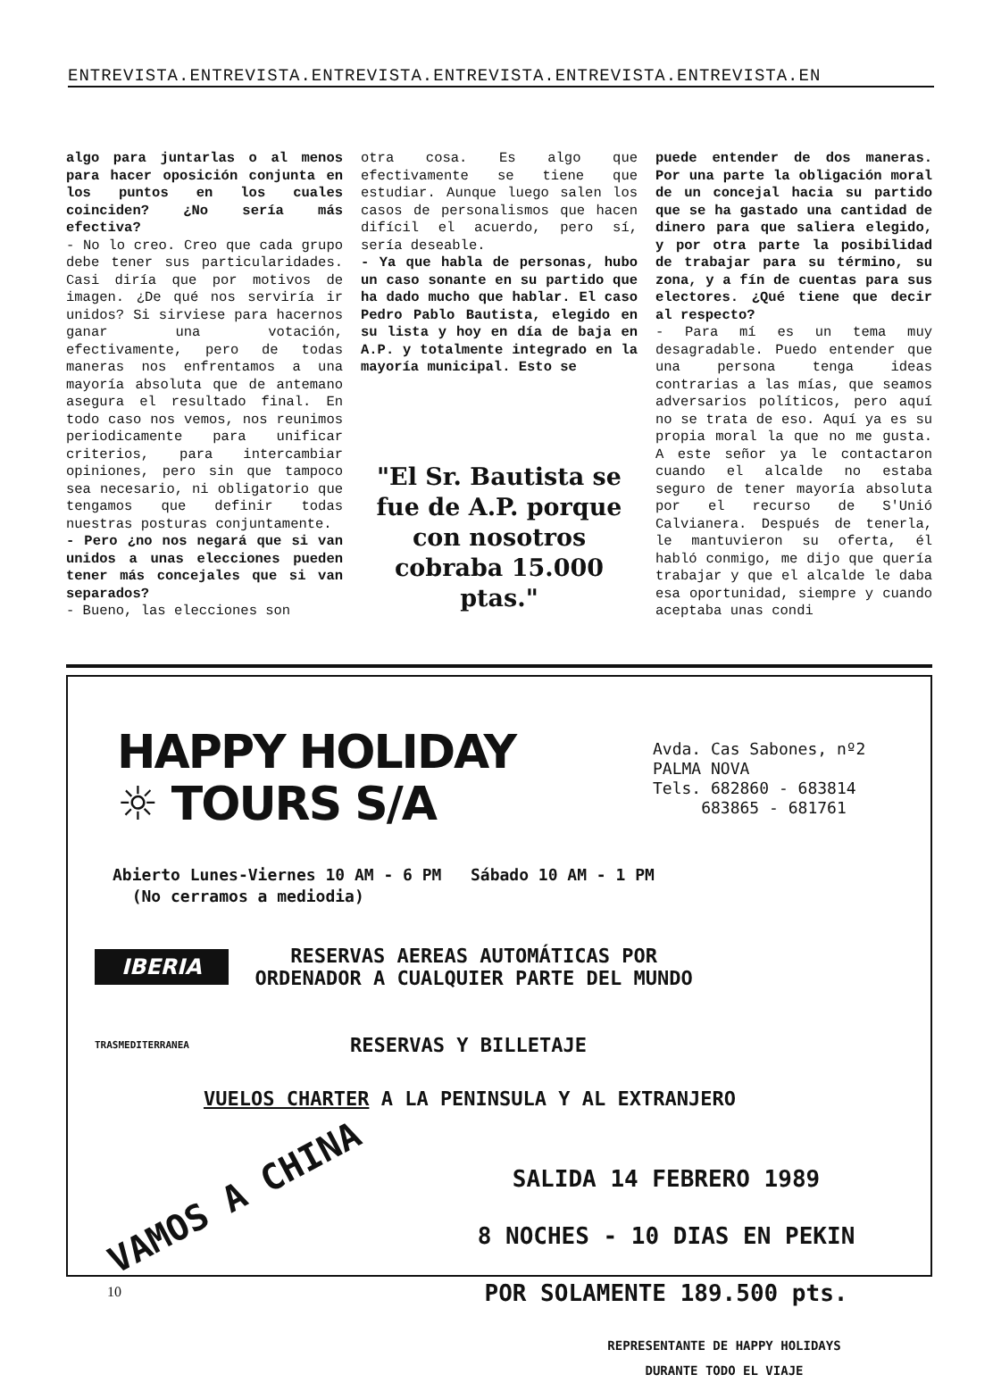ENTREVISTA.ENTREVISTA.ENTREVISTA.ENTREVISTA.ENTREVISTA.ENTREVISTA.EN
algo para juntarlas o al menos para hacer oposición conjunta en los puntos en los cuales coinciden? ¿No sería más efectiva?
- No lo creo. Creo que cada grupo debe tener sus particularidades. Casi diría que por motivos de imagen. ¿De qué nos serviría ir unidos? Si sirviese para hacernos ganar una votación, efectivamente, pero de todas maneras nos enfrentamos a una mayoría absoluta que de antemano asegura el resultado final. En todo caso nos vemos, nos reunimos periodicamente para unificar criterios, para intercambiar opiniones, pero sin que tampoco sea necesario, ni obligatorio que tengamos que definir todas nuestras posturas conjuntamente.
- Pero ¿no nos negará que si van unidos a unas elecciones pueden tener más concejales que si van separados?
- Bueno, las elecciones son
otra cosa. Es algo que efectivamente se tiene que estudiar. Aunque luego salen los casos de personalismos que hacen difícil el acuerdo, pero sí, sería deseable.
- Ya que habla de personas, hubo un caso sonante en su partido que ha dado mucho que hablar. El caso Pedro Pablo Bautista, elegido en su lista y hoy en día de baja en A.P. y totalmente integrado en la mayoría municipal. Esto se
"El Sr. Bautista se fue de A.P. porque con nosotros cobraba 15.000 ptas."
puede entender de dos maneras. Por una parte la obligación moral de un concejal hacia su partido que se ha gastado una cantidad de dinero para que saliera elegido, y por otra parte la posibilidad de trabajar para su término, su zona, y a fín de cuentas para sus electores. ¿Qué tiene que decir al respecto?
- Para mí es un tema muy desagradable. Puedo entender que una persona tenga ideas contrarias a las mías, que seamos adversarios políticos, pero aquí no se trata de eso. Aquí ya es su propia moral la que no me gusta. A este señor ya le contactaron cuando el alcalde no estaba seguro de tener mayoría absoluta por el recurso de S'Unió Calvianera. Después de tenerla, le mantuvieron su oferta, él habló conmigo, me dijo que quería trabajar y que el alcalde le daba esa oportunidad, siempre y cuando aceptaba unas condi
HAPPY HOLIDAY
☼ TOURS S/A
Avda. Cas Sabones, nº2
PALMA NOVA
Tels. 682860 - 683814
683865 - 681761
Abierto Lunes-Viernes 10 AM - 6 PM Sábado 10 AM - 1 PM
(No cerramos a mediodia)
IBERIA RESERVAS AEREAS AUTOMÁTICAS POR
ORDENADOR A CUALQUIER PARTE DEL MUNDO
TRASMEDITERRANEA RESERVAS Y BILLETAJE
VUELOS CHARTER A LA PENINSULA Y AL EXTRANJERO
VAMOS A CHINA
SALIDA 14 FEBRERO 1989
8 NOCHES - 10 DIAS EN PEKIN
POR SOLAMENTE 189.500 pts.
REPRESENTANTE DE HAPPY HOLIDAYS
DURANTE TODO EL VIAJE
10